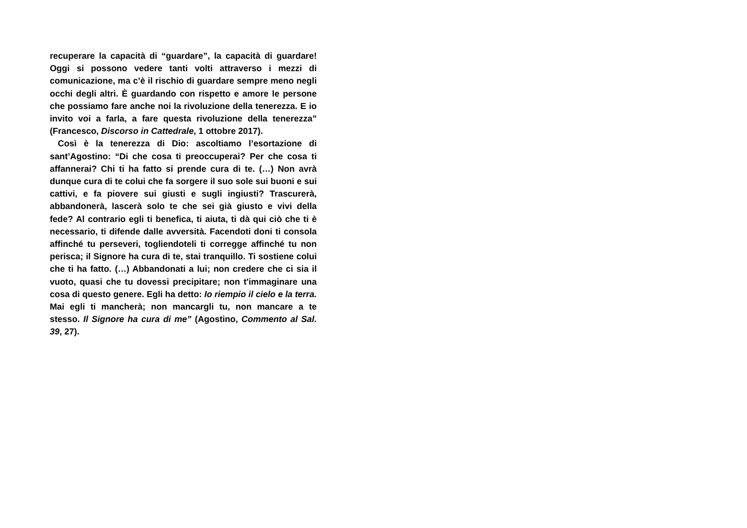recuperare la capacità di “guardare”, la capacità di guardare! Oggi si possono vedere tanti volti attraverso i mezzi di comunicazione, ma c’è il rischio di guardare sempre meno negli occhi degli altri. È guardando con rispetto e amore le persone che possiamo fare anche noi la rivoluzione della tenerezza. E io invito voi a farla, a fare questa rivoluzione della tenerezza” (Francesco, Discorso in Cattedrale, 1 ottobre 2017).
Così è la tenerezza di Dio: ascoltiamo l’esortazione di sant’Agostino: “Di che cosa ti preoccuperai? Per che cosa ti affannerai? Chi ti ha fatto si prende cura di te. (…) Non avrà dunque cura di te colui che fa sorgere il suo sole sui buoni e sui cattivi, e fa piovere sui giusti e sugli ingiusti? Trascurerà, abbandonerà, lascerà solo te che sei già giusto e vivi della fede? Al contrario egli ti benefica, ti aiuta, ti dà qui ciò che ti è necessario, ti difende dalle avversità. Facendoti doni ti consola affinché tu perseveri, togliendoteli ti corregge affinché tu non perisca; il Signore ha cura di te, stai tranquillo. Ti sostiene colui che ti ha fatto. (…) Abbandonati a lui; non credere che ci sia il vuoto, quasi che tu dovessi precipitare; non t'immaginare una cosa di questo genere. Egli ha detto: Io riempio il cielo e la terra. Mai egli ti mancherà; non mancargli tu, non mancare a te stesso. Il Signore ha cura di me” (Agostino, Commento al Sal. 39, 27).